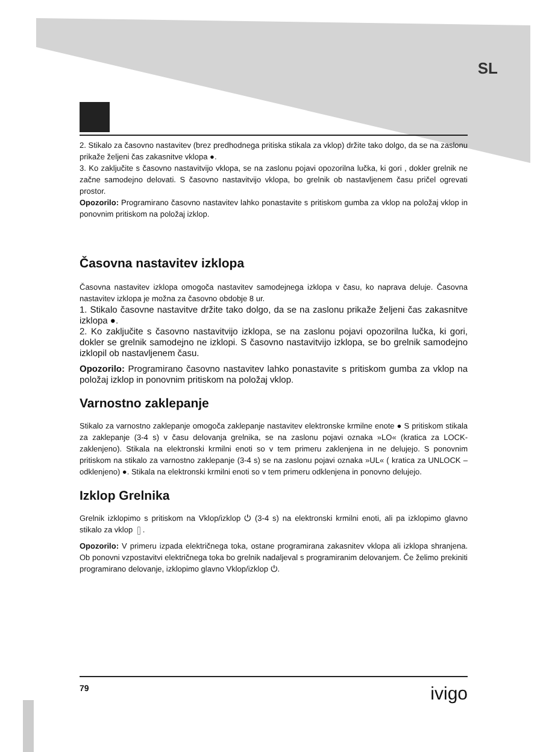SL
2. Stikalo za časovno nastavitev (brez predhodnega pritiska stikala za vklop) držite tako dolgo, da se na zaslonu prikaže željeni čas zakasnitve vklopa ●.
3. Ko zaključite s časovno nastavitvijo vklopa, se na zaslonu pojavi opozorilna lučka, ki gori , dokler grelnik ne začne samodejno delovati. S časovno nastavitvijo vklopa, bo grelnik ob nastavljenem času pričel ogrevati prostor.
Opozorilo: Programirano časovno nastavitev lahko ponastavite s pritiskom gumba za vklop na položaj vklop in ponovnim pritiskom na položaj izklop.
Časovna nastavitev izklopa
Časovna nastavitev izklopa omogoča nastavitev samodejnega izklopa v času, ko naprava deluje. Časovna nastavitev izklopa je možna za časovno obdobje 8 ur.
1. Stikalo časovne nastavitve držite tako dolgo, da se na zaslonu prikaže željeni čas zakasnitve izklopa ●.
2. Ko zaključite s časovno nastavitvijo izklopa, se na zaslonu pojavi opozorilna lučka, ki gori, dokler se grelnik samodejno ne izklopi. S časovno nastavitvijo izklopa, se bo grelnik samodejno izklopil ob nastavljenem času.
Opozorilo: Programirano časovno nastavitev lahko ponastavite s pritiskom gumba za vklop na položaj izklop in ponovnim pritiskom na položaj vklop.
Varnostno zaklepanje
Stikalo za varnostno zaklepanje omogoča zaklepanje nastavitev elektronske krmilne enote ● S pritiskom stikala za zaklepanje (3-4 s) v času delovanja grelnika, se na zaslonu pojavi oznaka »LO« (kratica za LOCK-zaklenjeno). Stikala na elektronski krmilni enoti so v tem primeru zaklenjena in ne delujejo. S ponovnim pritiskom na stikalo za varnostno zaklepanje (3-4 s) se na zaslonu pojavi oznaka »UL« ( kratica za UNLOCK – odklenjeno) ●. Stikala na elektronski krmilni enoti so v tem primeru odklenjena in ponovno delujejo.
Izklop Grelnika
Grelnik izklopimo s pritiskom na Vklop/izklop ⏻ (3-4 s) na elektronski krmilni enoti, ali pa izklopimo glavno stikalo za vklop ▯.
Opozorilo: V primeru izpada električnega toka, ostane programirana zakasnitev vklopa ali izklopa shranjena. Ob ponovni vzpostavitvi električnega toka bo grelnik nadaljeval s programiranim delovanjem. Če želimo prekiniti programirano delovanje, izklopimo glavno Vklop/izklop ⏻.
79 ivigo